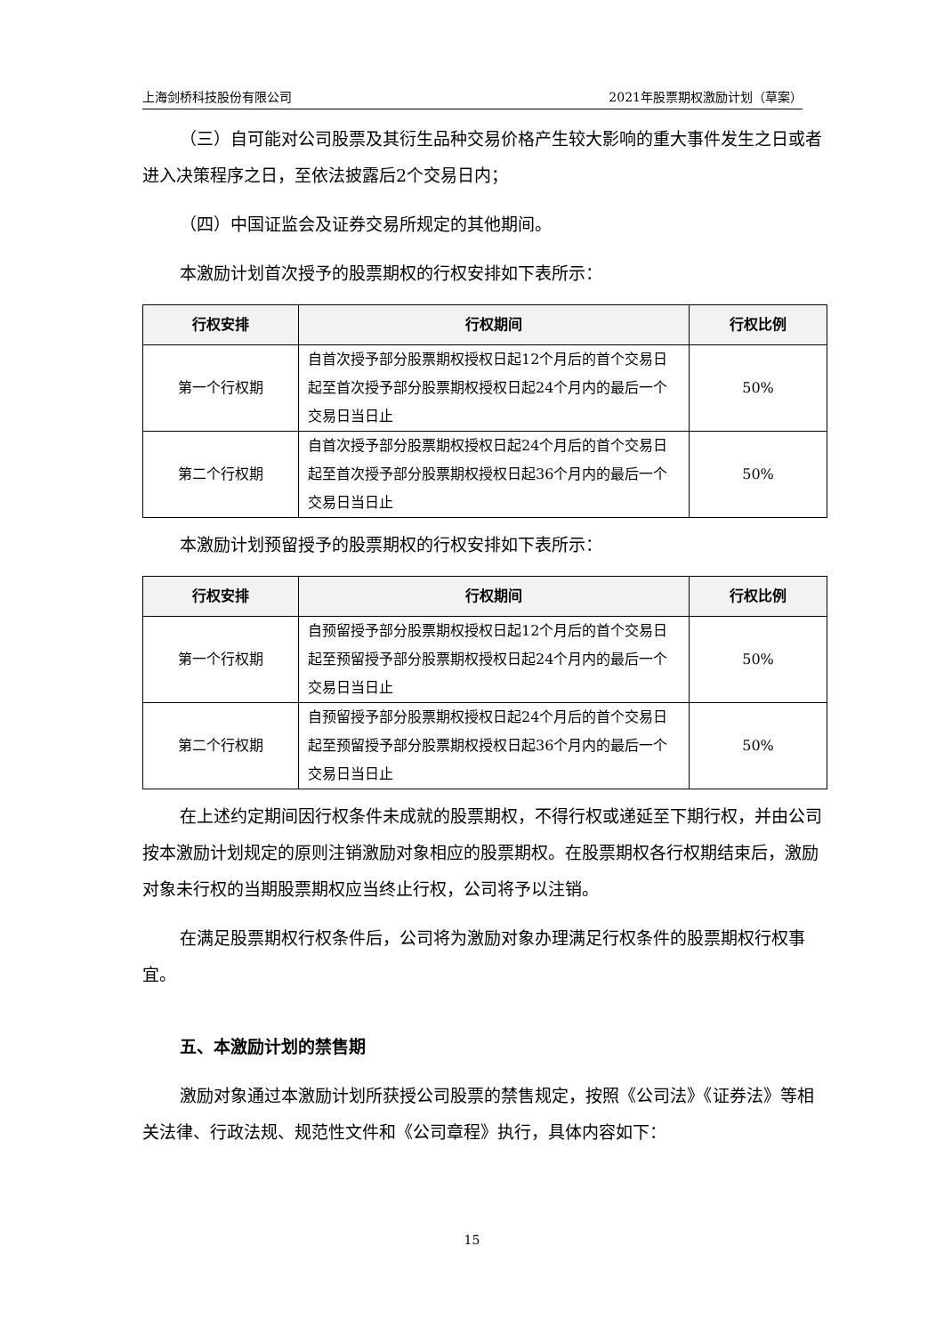上海剑桥科技股份有限公司 2021年股票期权激励计划（草案）
（三）自可能对公司股票及其衍生品种交易价格产生较大影响的重大事件发生之日或者进入决策程序之日，至依法披露后2个交易日内；
（四）中国证监会及证券交易所规定的其他期间。
本激励计划首次授予的股票期权的行权安排如下表所示：
| 行权安排 | 行权期间 | 行权比例 |
| --- | --- | --- |
| 第一个行权期 | 自首次授予部分股票期权授权日起12个月后的首个交易日起至首次授予部分股票期权授权日起24个月内的最后一个交易日当日止 | 50% |
| 第二个行权期 | 自首次授予部分股票期权授权日起24个月后的首个交易日起至首次授予部分股票期权授权日起36个月内的最后一个交易日当日止 | 50% |
本激励计划预留授予的股票期权的行权安排如下表所示：
| 行权安排 | 行权期间 | 行权比例 |
| --- | --- | --- |
| 第一个行权期 | 自预留授予部分股票期权授权日起12个月后的首个交易日起至预留授予部分股票期权授权日起24个月内的最后一个交易日当日止 | 50% |
| 第二个行权期 | 自预留授予部分股票期权授权日起24个月后的首个交易日起至预留授予部分股票期权授权日起36个月内的最后一个交易日当日止 | 50% |
在上述约定期间因行权条件未成就的股票期权，不得行权或递延至下期行权，并由公司按本激励计划规定的原则注销激励对象相应的股票期权。在股票期权各行权期结束后，激励对象未行权的当期股票期权应当终止行权，公司将予以注销。
在满足股票期权行权条件后，公司将为激励对象办理满足行权条件的股票期权行权事宜。
五、本激励计划的禁售期
激励对象通过本激励计划所获授公司股票的禁售规定，按照《公司法》《证券法》等相关法律、行政法规、规范性文件和《公司章程》执行，具体内容如下：
15